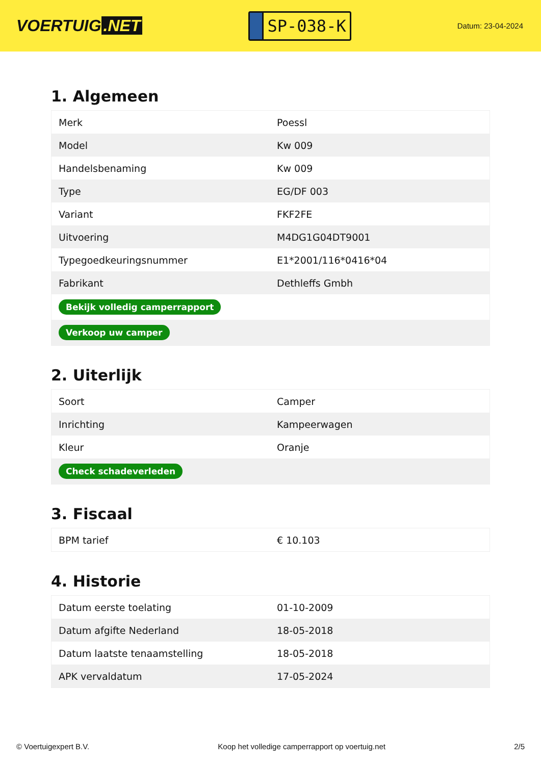VOERTUIG.NET
SP-038-K
Datum: 23-04-2024
1. Algemeen
| Merk | Poessl |
| Model | Kw 009 |
| Handelsbenaming | Kw 009 |
| Type | EG/DF 003 |
| Variant | FKF2FE |
| Uitvoering | M4DG1G04DT9001 |
| Typegoedkeuringsnummer | E1*2001/116*0416*04 |
| Fabrikant | Dethleffs Gmbh |
| Bekijk volledig camperrapport | |
| Verkoop uw camper | |
2. Uiterlijk
| Soort | Camper |
| Inrichting | Kampeerwagen |
| Kleur | Oranje |
| Check schadeverleden | |
3. Fiscaal
| BPM tarief | € 10.103 |
4. Historie
| Datum eerste toelating | 01-10-2009 |
| Datum afgifte Nederland | 18-05-2018 |
| Datum laatste tenaamstelling | 18-05-2018 |
| APK vervaldatum | 17-05-2024 |
© Voertuigexpert B.V. Koop het volledige camperrapport op voertuig.net 2/5